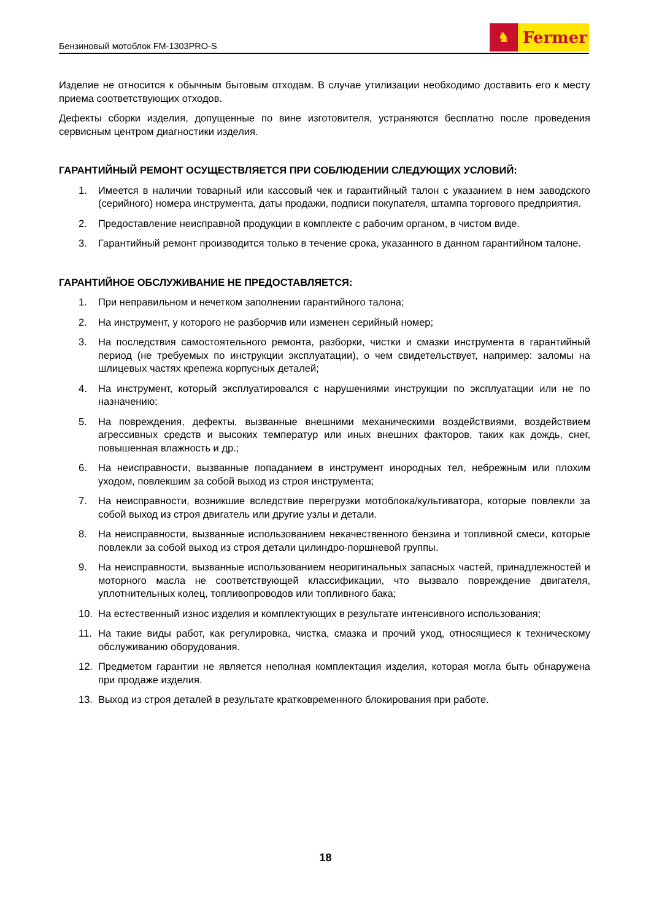Бензиновый мотоблок FM-1303PRO-S
♞
Fermer
Изделие не относится к обычным бытовым отходам. В случае утилизации необходимо доставить его к месту приема соответствующих отходов.
Дефекты сборки изделия, допущенные по вине изготовителя, устраняются бесплатно после проведения сервисным центром диагностики изделия.
ГАРАНТИЙНЫЙ РЕМОНТ ОСУЩЕСТВЛЯЕТСЯ ПРИ СОБЛЮДЕНИИ СЛЕДУЮЩИХ УСЛОВИЙ:
1. Имеется в наличии товарный или кассовый чек и гарантийный талон с указанием в нем заводского (серийного) номера инструмента, даты продажи, подписи покупателя, штампа торгового предприятия.
2. Предоставление неисправной продукции в комплекте с рабочим органом, в чистом виде.
3. Гарантийный ремонт производится только в течение срока, указанного в данном гарантийном талоне.
ГАРАНТИЙНОЕ ОБСЛУЖИВАНИЕ НЕ ПРЕДОСТАВЛЯЕТСЯ:
1. При неправильном и нечетком заполнении гарантийного талона;
2. На инструмент, у которого не разборчив или изменен серийный номер;
3. На последствия самостоятельного ремонта, разборки, чистки и смазки инструмента в гарантийный период (не требуемых по инструкции эксплуатации), о чем свидетельствует, например: заломы на шлицевых частях крепежа корпусных деталей;
4. На инструмент, который эксплуатировался с нарушениями инструкции по эксплуатации или не по назначению;
5. На повреждения, дефекты, вызванные внешними механическими воздействиями, воздействием агрессивных средств и высоких температур или иных внешних факторов, таких как дождь, снег, повышенная влажность и др.;
6. На неисправности, вызванные попаданием в инструмент инородных тел, небрежным или плохим уходом, повлекшим за собой выход из строя инструмента;
7. На неисправности, возникшие вследствие перегрузки мотоблока/культиватора, которые повлекли за собой выход из строя двигатель или другие узлы и детали.
8. На неисправности, вызванные использованием некачественного бензина и топливной смеси, которые повлекли за собой выход из строя детали цилиндро-поршневой группы.
9. На неисправности, вызванные использованием неоригинальных запасных частей, принадлежностей и моторного масла не соответствующей классификации, что вызвало повреждение двигателя, уплотнительных колец, топливопроводов или топливного бака;
10. На естественный износ изделия и комплектующих в результате интенсивного использования;
11. На такие виды работ, как регулировка, чистка, смазка и прочий уход, относящиеся к техническому обслуживанию оборудования.
12. Предметом гарантии не является неполная комплектация изделия, которая могла быть обнаружена при продаже изделия.
13. Выход из строя деталей в результате кратковременного блокирования при работе.
18